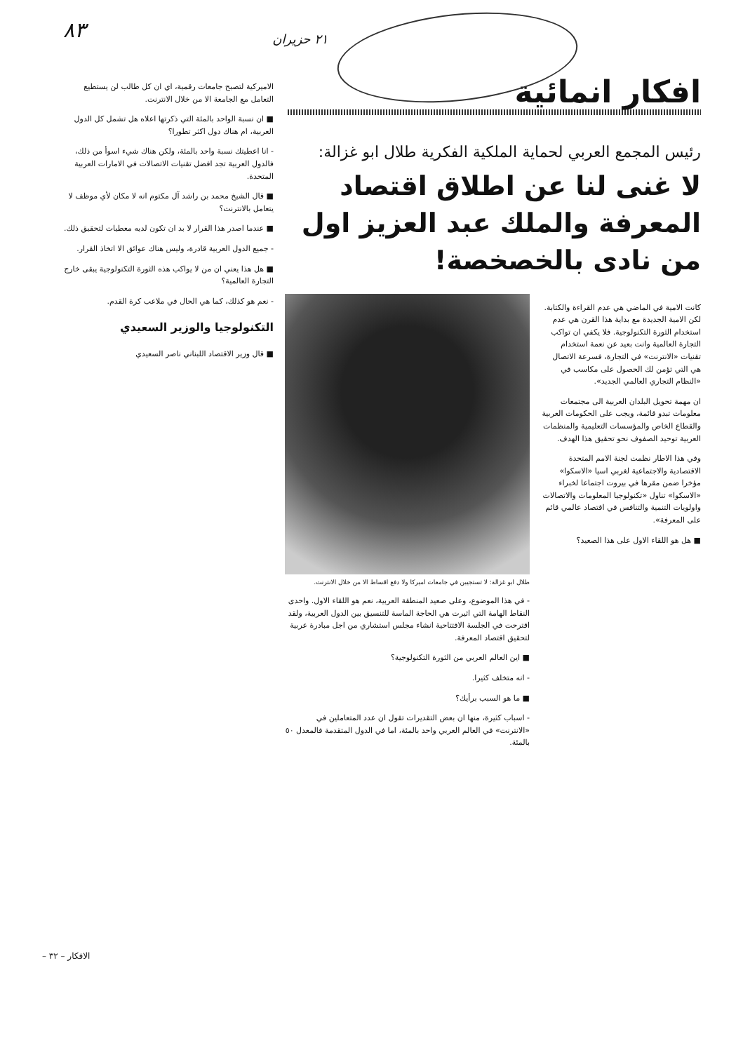افكار انمائية
٢١ حزيران
٨٣
رئيس المجمع العربي لحماية الملكية الفكرية طلال ابو غزالة:
لا غنى لنا عن اطلاق اقتصاد المعرفة والملك عبد العزيز اول من نادى بالخصخصة!
كانت الامية في الماضي هي عدم القراءة والكتابة. لكن الامية الجديدة مع بداية هذا القرن هي عدم استخدام الثورة التكنولوجية. فلا يكفي ان تواكب التجارة العالمية وانت بعيد عن نعمة استخدام تقنيات «الانترنت» في التجارة، فسرعة الاتصال هي التي تؤمن لك الحصول على مكاسب في «النظام التجاري العالمي الجديد».
ان مهمة تحويل البلدان العربية الى مجتمعات معلومات تبدو قائمة، ويجب على الحكومات العربية والقطاع الخاص والمؤسسات التعليمية والمنظمات العربية توحيد الصفوف نحو تحقيق هذا الهدف.
وفي هذا الاطار نظمت لجنة الامم المتحدة الاقتصادية والاجتماعية لغربي اسيا «الاسكوا» مؤخرا ضمن مقرها في بيروت اجتماعا لخبراء «الاسكوا» تناول «تكنولوجيا المعلومات والاتصالات واولويات التنمية والتنافس في اقتصاد عالمي قائم على المعرفة».
■ هل هو اللقاء الاول على هذا الصعيد؟
طلال ابو غزالة: لا تستجيبن في جامعات اميركا ولا دفع اقساط الا من خلال الانترنت.
- في هذا الموضوع، وعلى صعيد المنطقة العربية، نعم هو اللقاء الاول. واحدى النقاط الهامة التي اثيرت هي الحاجة الماسة للتنسيق بين الدول العربية، ولقد اقترحت في الجلسة الافتتاحية انشاء مجلس استشاري من اجل مبادرة عربية لتحقيق اقتصاد المعرفة.
■ اين العالم العربي من الثورة التكنولوجية؟
- انه متخلف كثيرا.
■ ما هو السبب برأيك؟
- اسباب كثيرة، منها ان بعض التقديرات تقول ان عدد المتعاملين في «الانترنت» في العالم العربي واحد بالمئة، اما في الدول المتقدمة فالمعدل ٥٠ بالمئة.
الاميركية لتصبح جامعات رقمية، اي ان كل طالب لن يستطيع التعامل مع الجامعة الا من خلال الانترنت.
■ ان نسبة الواحد بالمئة التي ذكرتها اعلاه هل تشمل كل الدول العربية، ام هناك دول اكثر تطورا؟
- انا اعطيتك نسبة واحد بالمئة، ولكن هناك شيء اسوأ من ذلك، فالدول العربية تجد افضل تقنيات الاتصالات في الامارات العربية المتحدة.
■ قال الشيخ محمد بن راشد آل مكتوم انه لا مكان لأي موظف لا يتعامل بالانترنت؟
■ عندما اصدر هذا القرار لا بد ان تكون لديه معطيات لتحقيق ذلك.
- جميع الدول العربية قادرة، وليس هناك عوائق الا اتخاذ القرار.
■ هل هذا يعني ان من لا يواكب هذه الثورة التكنولوجية يبقى خارج التجارة العالمية؟
- نعم هو كذلك، كما هي الحال في ملاعب كرة القدم.
التكنولوجيا والوزير السعيدي
■ قال وزير الاقتصاد اللبناني ناصر السعيدي
الافكار – ٣٢ –